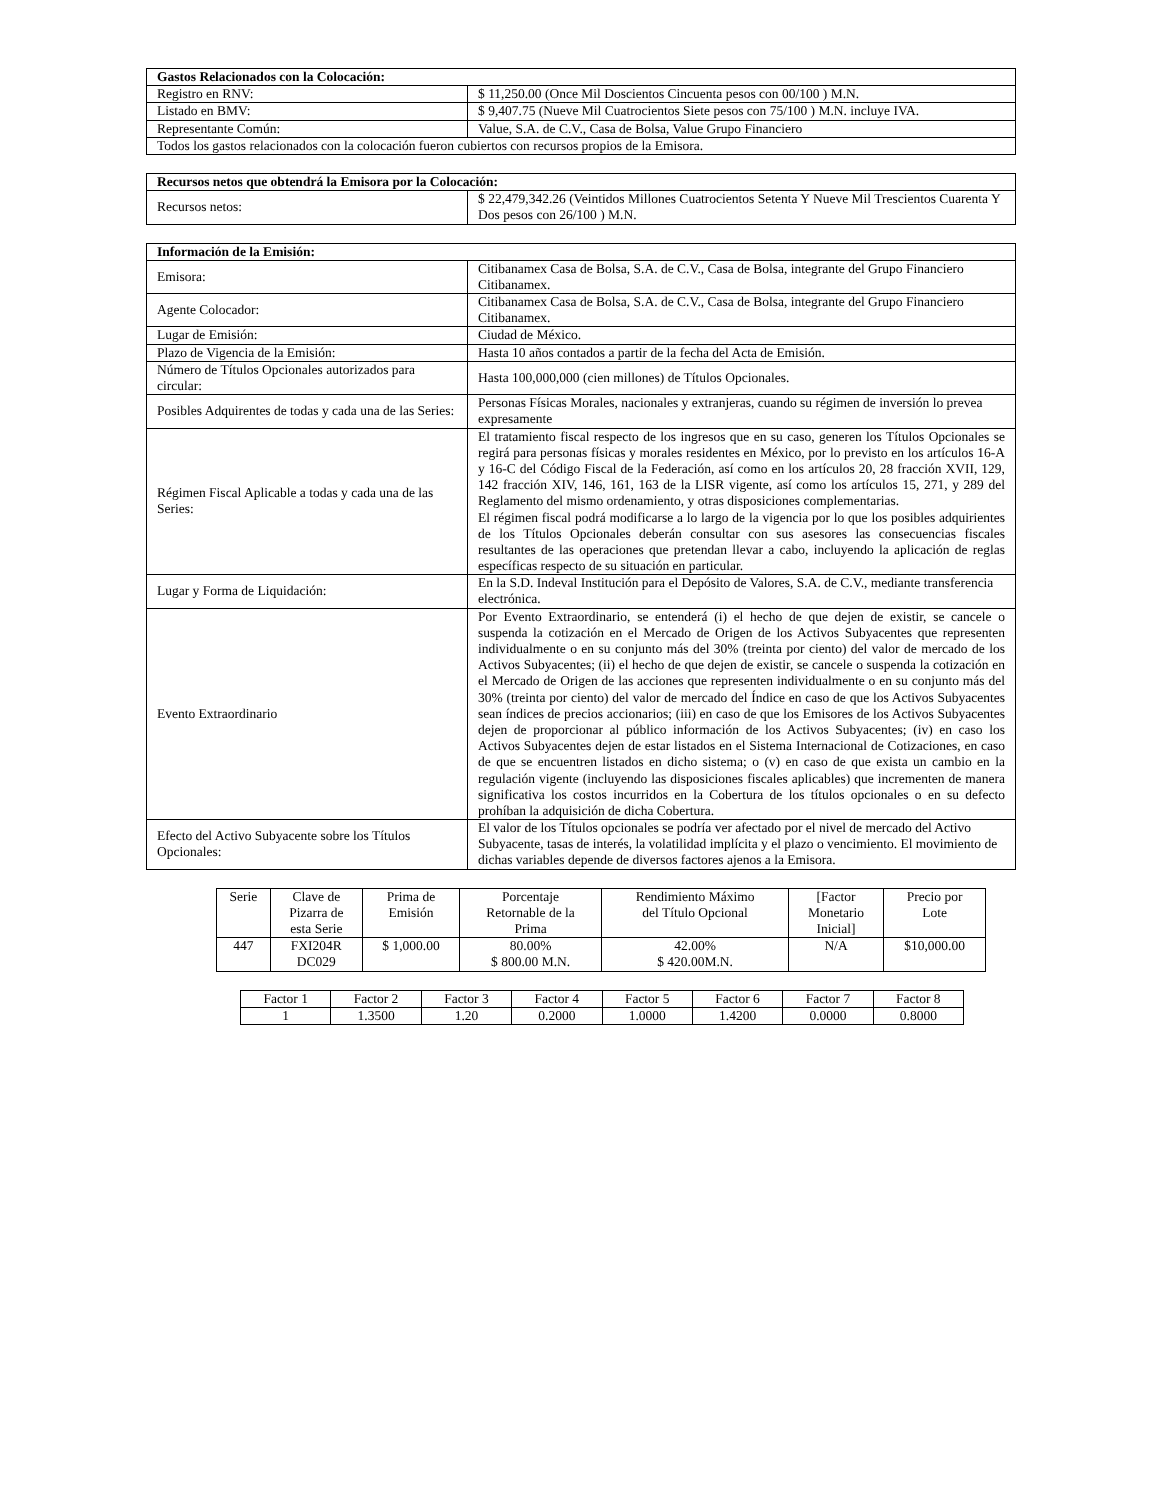| Gastos Relacionados con la Colocación: | |
| --- | --- |
| Registro en RNV: | $ 11,250.00 (Once Mil Doscientos Cincuenta pesos con 00/100 ) M.N. |
| Listado en BMV: | $ 9,407.75 (Nueve Mil Cuatrocientos Siete pesos con 75/100 ) M.N. incluye IVA. |
| Representante Común: | Value, S.A. de C.V., Casa de Bolsa, Value Grupo Financiero |
| Todos los gastos relacionados con la colocación fueron cubiertos con recursos propios de la Emisora. | |
| Recursos netos que obtendrá la Emisora por la Colocación: | |
| --- | --- |
| Recursos netos: | $ 22,479,342.26 (Veintidos Millones Cuatrocientos Setenta Y Nueve Mil Trescientos Cuarenta Y Dos pesos con 26/100 ) M.N. |
| Información de la Emisión: | |
| --- | --- |
| Emisora: | Citibanamex Casa de Bolsa, S.A. de C.V., Casa de Bolsa, integrante del Grupo Financiero Citibanamex. |
| Agente Colocador: | Citibanamex Casa de Bolsa, S.A. de C.V., Casa de Bolsa, integrante del Grupo Financiero Citibanamex. |
| Lugar de Emisión: | Ciudad de México. |
| Plazo de Vigencia de la Emisión: | Hasta 10 años contados a partir de la fecha del Acta de Emisión. |
| Número de Títulos Opcionales autorizados para circular: | Hasta 100,000,000 (cien millones) de Títulos Opcionales. |
| Posibles Adquirentes de todas y cada una de las Series: | Personas Físicas Morales, nacionales y extranjeras, cuando su régimen de inversión lo prevea expresamente |
| Régimen Fiscal Aplicable a todas y cada una de las Series: | El tratamiento fiscal respecto de los ingresos que en su caso, generen los Títulos Opcionales se regirá para personas físicas y morales residentes en México, por lo previsto en los artículos 16-A y 16-C del Código Fiscal de la Federación, así como en los artículos 20, 28 fracción XVII, 129, 142 fracción XIV, 146, 161, 163 de la LISR vigente, así como los artículos 15, 271, y 289 del Reglamento del mismo ordenamiento, y otras disposiciones complementarias. El régimen fiscal podrá modificarse a lo largo de la vigencia por lo que los posibles adquirientes de los Títulos Opcionales deberán consultar con sus asesores las consecuencias fiscales resultantes de las operaciones que pretendan llevar a cabo, incluyendo la aplicación de reglas específicas respecto de su situación en particular. |
| Lugar y Forma de Liquidación: | En la S.D. Indeval Institución para el Depósito de Valores, S.A. de C.V., mediante transferencia electrónica. |
| Evento Extraordinario | Por Evento Extraordinario, se entenderá (i) el hecho de que dejen de existir, se cancele o suspenda la cotización en el Mercado de Origen de los Activos Subyacentes que representen individualmente o en su conjunto más del 30% (treinta por ciento) del valor de mercado de los Activos Subyacentes; (ii) el hecho de que dejen de existir, se cancele o suspenda la cotización en el Mercado de Origen de las acciones que representen individualmente o en su conjunto más del 30% (treinta por ciento) del valor de mercado del Índice en caso de que los Activos Subyacentes sean índices de precios accionarios; (iii) en caso de que los Emisores de los Activos Subyacentes dejen de proporcionar al público información de los Activos Subyacentes; (iv) en caso los Activos Subyacentes dejen de estar listados en el Sistema Internacional de Cotizaciones, en caso de que se encuentren listados en dicho sistema; o (v) en caso de que exista un cambio en la regulación vigente (incluyendo las disposiciones fiscales aplicables) que incrementen de manera significativa los costos incurridos en la Cobertura de los títulos opcionales o en su defecto prohíban la adquisición de dicha Cobertura. |
| Efecto del Activo Subyacente sobre los Títulos Opcionales: | El valor de los Títulos opcionales se podría ver afectado por el nivel de mercado del Activo Subyacente, tasas de interés, la volatilidad implícita y el plazo o vencimiento. El movimiento de dichas variables depende de diversos factores ajenos a la Emisora. |
| Serie | Clave de Pizarra de esta Serie | Prima de Emisión | Porcentaje Retornable de la Prima | Rendimiento Máximo del Título Opcional | [Factor Monetario Inicial] | Precio por Lote |
| --- | --- | --- | --- | --- | --- | --- |
| 447 | FXI204R DC029 | $ 1,000.00 | 80.00% $ 800.00 M.N. | 42.00% $ 420.00M.N. | N/A | $10,000.00 |
| Factor 1 | Factor 2 | Factor 3 | Factor 4 | Factor 5 | Factor 6 | Factor 7 | Factor 8 |
| --- | --- | --- | --- | --- | --- | --- | --- |
| 1 | 1.3500 | 1.20 | 0.2000 | 1.0000 | 1.4200 | 0.0000 | 0.8000 |